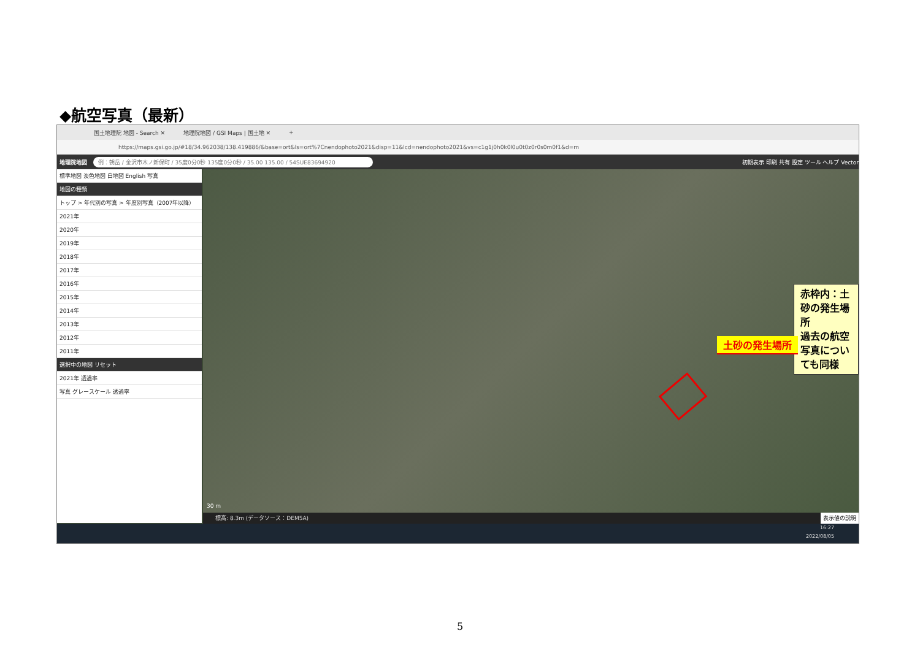◆航空写真（最新）
国土地理院 地図 - Search ✕ 地理院地図 / GSI Maps | 国土地 ✕ +
https://maps.gsi.go.jp/#18/34.962038/138.419886/&base=ort&ls=ort%7Cnendophoto2021&disp=11&lcd=nendophoto2021&vs=c1g1j0h0k0l0u0t0z0r0s0m0f1&d=m
地理院地図 例：朝岳 / 金沢市木ノ新保町 / 35度0分0秒 135度0分0秒 / 35.00 135.00 / 54SUE83694920 初期表示 印刷 共有 設定 ツール ヘルプ Vector
標準地図 淡色地図 白地図 English 写真
地図の種類
トップ > 年代別の写真 > 年度別写真（2007年以降）
2021年
2020年
2019年
2018年
2017年
2016年
2015年
2014年
2013年
2012年
2011年
選択中の地図 リセット
2021年 透過率
写真 グレースケール 透過率
赤枠内：土砂の発生場所
過去の航空写真についても同様
土砂の発生場所
30 m
標高: 8.3m (データソース：DEM5A) 表示値の説明
16:27
2022/08/05
5